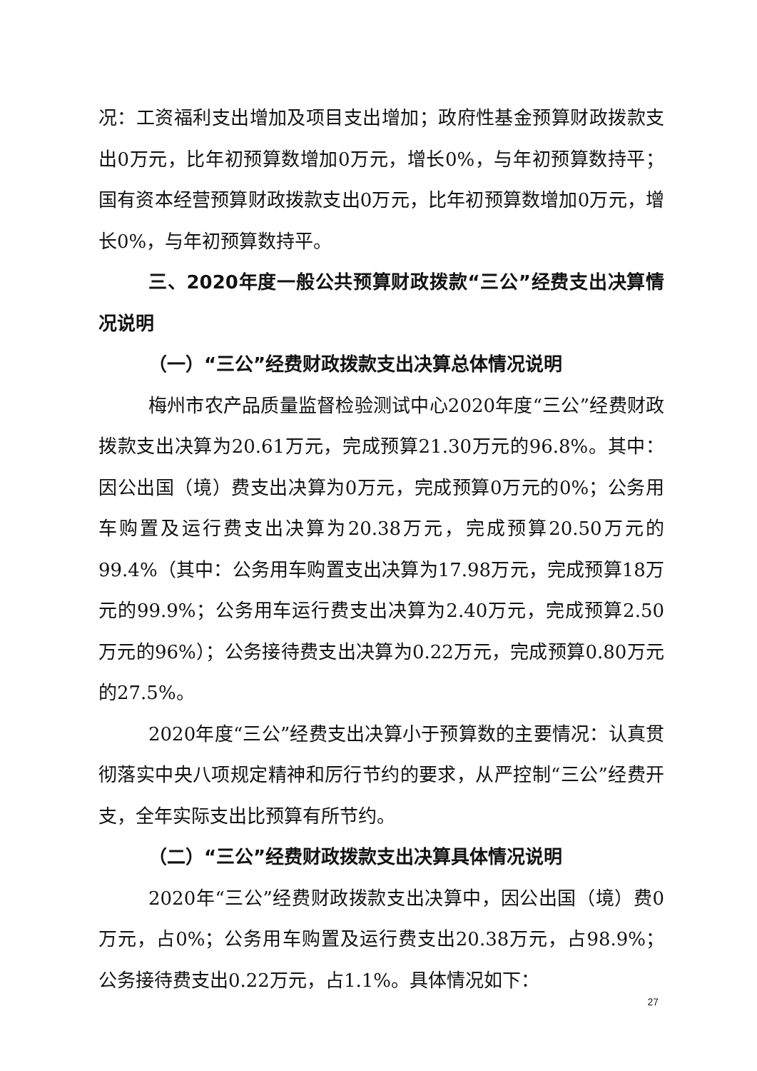况：工资福利支出增加及项目支出增加；政府性基金预算财政拨款支出0万元，比年初预算数增加0万元，增长0%，与年初预算数持平；国有资本经营预算财政拨款支出0万元，比年初预算数增加0万元，增长0%，与年初预算数持平。
三、2020年度一般公共预算财政拨款“三公”经费支出决算情况说明
（一）“三公”经费财政拨款支出决算总体情况说明
梅州市农产品质量监督检验测试中心2020年度“三公”经费财政拨款支出决算为20.61万元，完成预算21.30万元的96.8%。其中：因公出国（境）费支出决算为0万元，完成预算0万元的0%；公务用车购置及运行费支出决算为20.38万元，完成预算20.50万元的99.4%（其中：公务用车购置支出决算为17.98万元，完成预算18万元的99.9%；公务用车运行费支出决算为2.40万元，完成预算2.50万元的96%）；公务接待费支出决算为0.22万元，完成预算0.80万元的27.5%。
2020年度“三公”经费支出决算小于预算数的主要情况：认真贯彻落实中央八项规定精神和厉行节约的要求，从严控制“三公”经费开支，全年实际支出比预算有所节约。
（二）“三公”经费财政拨款支出决算具体情况说明
2020年“三公”经费财政拨款支出决算中，因公出国（境）费0万元，占0%；公务用车购置及运行费支出20.38万元，占98.9%；公务接待费支出0.22万元，占1.1%。具体情况如下：
27